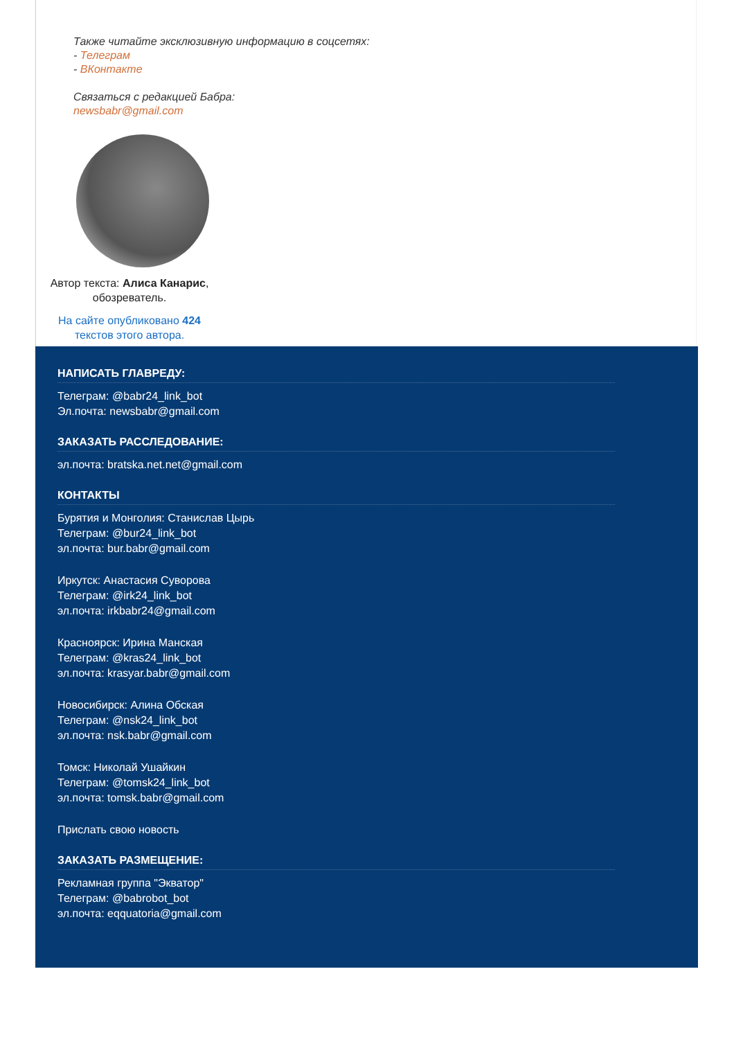Также читайте эксклюзивную информацию в соцсетях:
- Телеграм
- ВКонтакте
Связаться с редакцией Бабра:
newsbabr@gmail.com
Автор текста: Алиса Канарис,
обозреватель.
На сайте опубликовано 424
текстов этого автора.
НАПИСАТЬ ГЛАВРЕДУ:
Телеграм: @babr24_link_bot
Эл.почта: newsbabr@gmail.com
ЗАКАЗАТЬ РАССЛЕДОВАНИЕ:
эл.почта: bratska.net.net@gmail.com
КОНТАКТЫ
Бурятия и Монголия: Станислав Цырь
Телеграм: @bur24_link_bot
эл.почта: bur.babr@gmail.com
Иркутск: Анастасия Суворова
Телеграм: @irk24_link_bot
эл.почта: irkbabr24@gmail.com
Красноярск: Ирина Манская
Телеграм: @kras24_link_bot
эл.почта: krasyar.babr@gmail.com
Новосибирск: Алина Обская
Телеграм: @nsk24_link_bot
эл.почта: nsk.babr@gmail.com
Томск: Николай Ушайкин
Телеграм: @tomsk24_link_bot
эл.почта: tomsk.babr@gmail.com
Прислать свою новость
ЗАКАЗАТЬ РАЗМЕЩЕНИЕ:
Рекламная группа "Экватор"
Телеграм: @babrobot_bot
эл.почта: eqquatoria@gmail.com